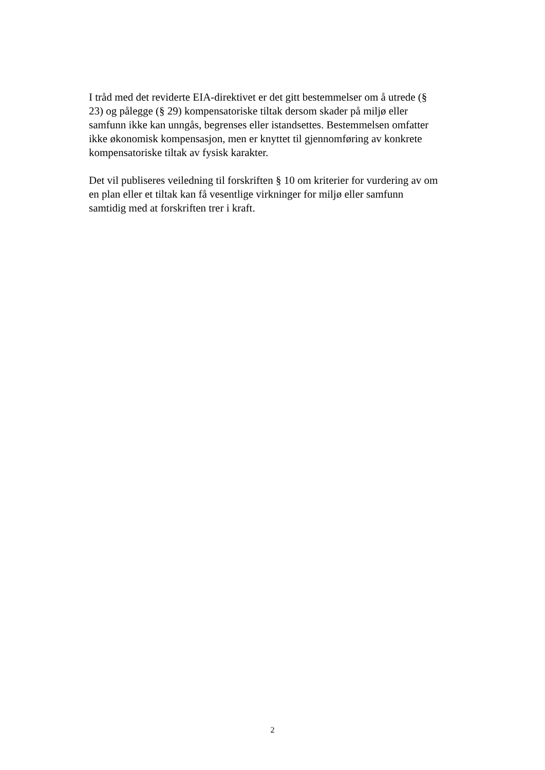I tråd med det reviderte EIA-direktivet er det gitt bestemmelser om å utrede (§
23) og pålegge (§ 29) kompensatoriske tiltak dersom skader på miljø eller
samfunn ikke kan unngås, begrenses eller istandsettes. Bestemmelsen omfatter
ikke økonomisk kompensasjon, men er knyttet til gjennomføring av konkrete
kompensatoriske tiltak av fysisk karakter.
Det vil publiseres veiledning til forskriften § 10 om kriterier for vurdering av om
en plan eller et tiltak kan få vesentlige virkninger for miljø eller samfunn
samtidig med at forskriften trer i kraft.
2